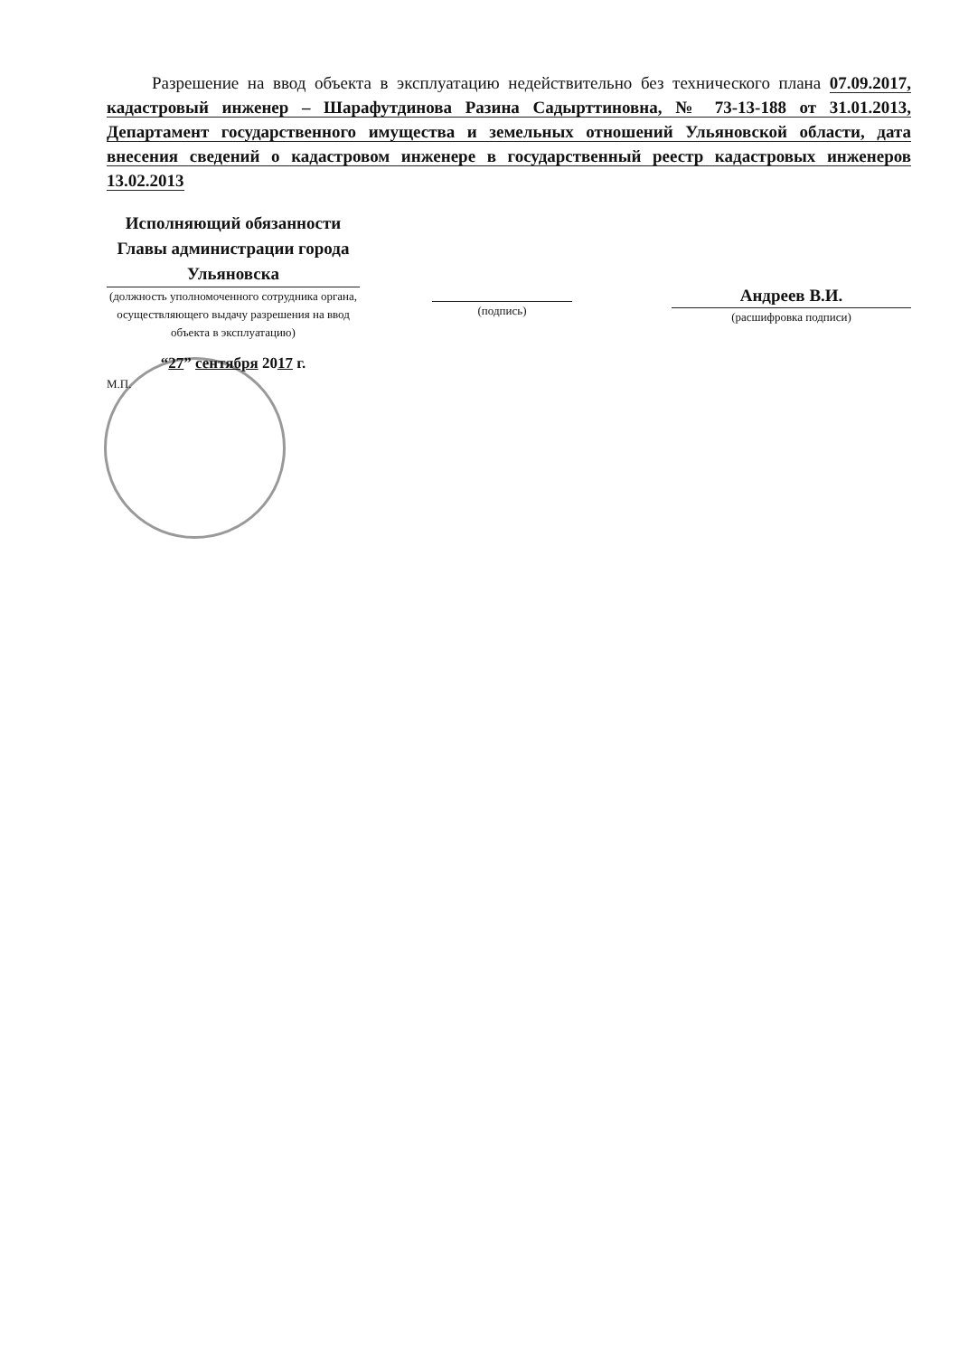Разрешение на ввод объекта в эксплуатацию недействительно без технического плана 07.09.2017, кадастровый инженер – Шарафутдинова Разина Садырттиновна, № 73-13-188 от 31.01.2013, Департамент государственного имущества и земельных отношений Ульяновской области, дата внесения сведений о кадастровом инженере в государственный реестр кадастровых инженеров 13.02.2013
Исполняющий обязанности Главы администрации города Ульяновска
(должность уполномоченного сотрудника органа, осуществляющего выдачу разрешения на ввод объекта в эксплуатацию)
“27” сентября 2017 г.
М.П.
(подпись)
Андреев В.И.
(расшифровка подписи)